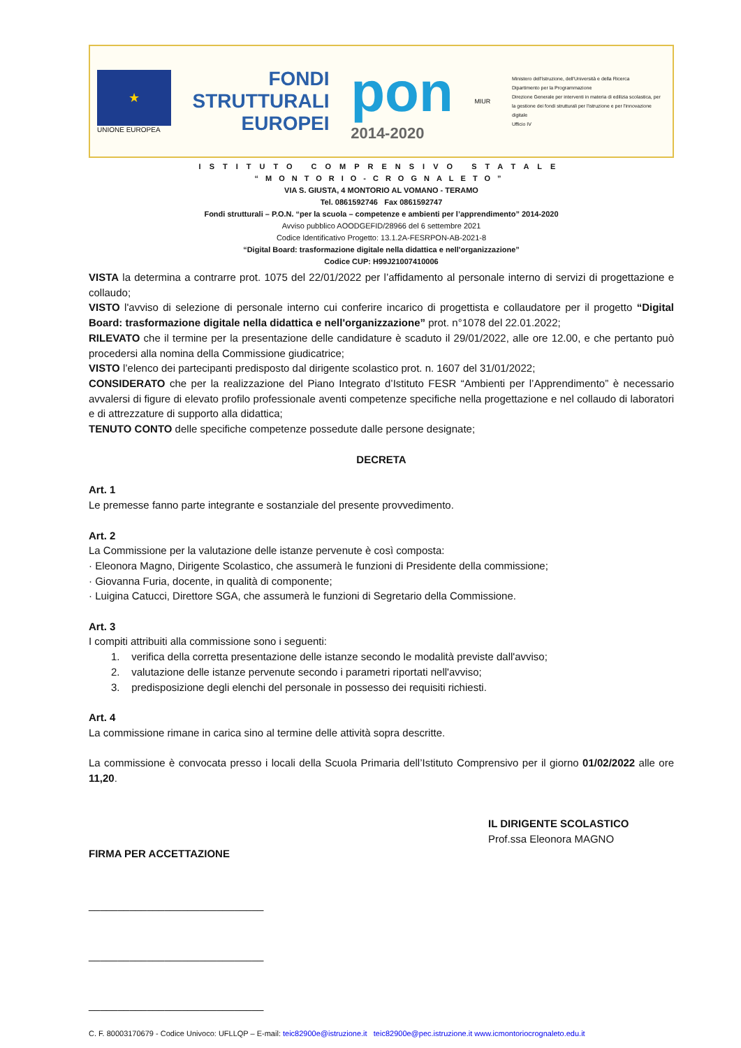★
UNIONE EUROPEA
FONDI
STRUTTURALI
EUROPEI
pon
2014-2020
MIUR
Ministero dell'Istruzione, dell'Università e della Ricerca
Dipartimento per la Programmazione
Direzione Generale per interventi in materia di edilizia scolastica, per la gestione dei fondi strutturali per l'istruzione e per l'innovazione digitale
Ufficio IV
ISTITUTO COMPRENSIVO STATALE
“MONTORIO-CROGNALETO”
VIA S. GIUSTA, 4 MONTORIO AL VOMANO - TERAMO
Tel. 0861592746 Fax 0861592747
Fondi strutturali – P.O.N. “per la scuola – competenze e ambienti per l’apprendimento” 2014-2020
Avviso pubblico AOODGEFID/28966 del 6 settembre 2021
Codice Identificativo Progetto: 13.1.2A-FESRPON-AB-2021-8
“Digital Board: trasformazione digitale nella didattica e nell'organizzazione”
Codice CUP: H99J21007410006
VISTA la determina a contrarre prot. 1075 del 22/01/2022 per l’affidamento al personale interno di servizi di progettazione e collaudo;
VISTO l'avviso di selezione di personale interno cui conferire incarico di progettista e collaudatore per il progetto “Digital Board: trasformazione digitale nella didattica e nell'organizzazione” prot. n°1078 del 22.01.2022;
RILEVATO che il termine per la presentazione delle candidature è scaduto il 29/01/2022, alle ore 12.00, e che pertanto può procedersi alla nomina della Commissione giudicatrice;
VISTO l’elenco dei partecipanti predisposto dal dirigente scolastico prot. n. 1607 del 31/01/2022;
CONSIDERATO che per la realizzazione del Piano Integrato d’Istituto FESR “Ambienti per l’Apprendimento” è necessario avvalersi di figure di elevato profilo professionale aventi competenze specifiche nella progettazione e nel collaudo di laboratori e di attrezzature di supporto alla didattica;
TENUTO CONTO delle specifiche competenze possedute dalle persone designate;
DECRETA
Art. 1
Le premesse fanno parte integrante e sostanziale del presente provvedimento.
Art. 2
La Commissione per la valutazione delle istanze pervenute è così composta:
· Eleonora Magno, Dirigente Scolastico, che assumerà le funzioni di Presidente della commissione;
· Giovanna Furia, docente, in qualità di componente;
· Luigina Catucci, Direttore SGA, che assumerà le funzioni di Segretario della Commissione.
Art. 3
I compiti attribuiti alla commissione sono i seguenti:
1. verifica della corretta presentazione delle istanze secondo le modalità previste dall'avviso;
2. valutazione delle istanze pervenute secondo i parametri riportati nell'avviso;
3. predisposizione degli elenchi del personale in possesso dei requisiti richiesti.
Art. 4
La commissione rimane in carica sino al termine delle attività sopra descritte.
La commissione è convocata presso i locali della Scuola Primaria dell’Istituto Comprensivo per il giorno 01/02/2022 alle ore 11,20.
IL DIRIGENTE SCOLASTICO
Prof.ssa Eleonora MAGNO
FIRMA PER ACCETTAZIONE
______________________________
______________________________
______________________________
C. F. 80003170679 - Codice Univoco: UFLLQP – E-mail: teic82900e@istruzione.it teic82900e@pec.istruzione.it www.icmontoriocrognaleto.edu.it